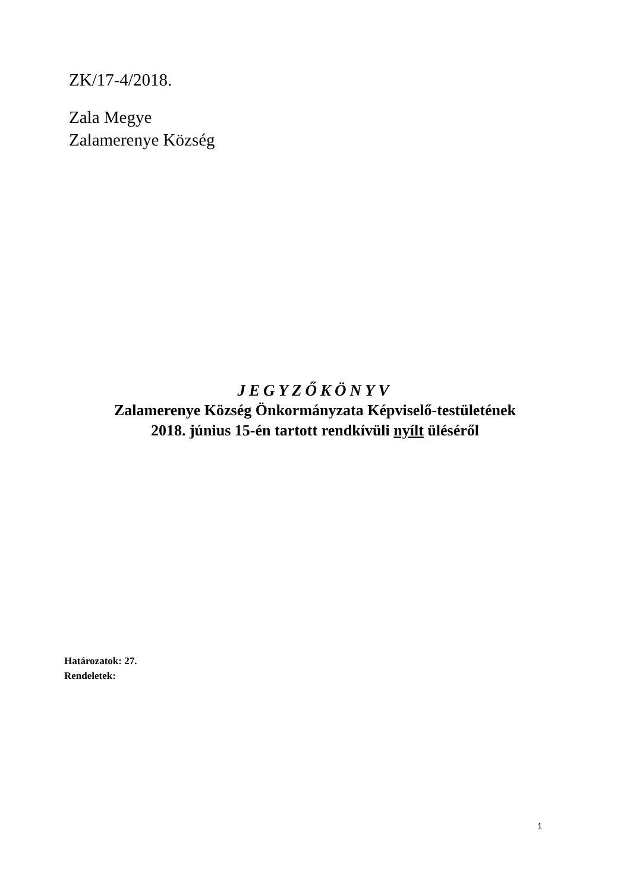ZK/17-4/2018.
Zala Megye
Zalamerenye Község
JEGYZŐKÖNYV
Zalamerenye Község Önkormányzata Képviselő-testületének
2018. június 15-én tartott rendkívüli nyílt üléséről
Határozatok: 27.
Rendeletek:
1